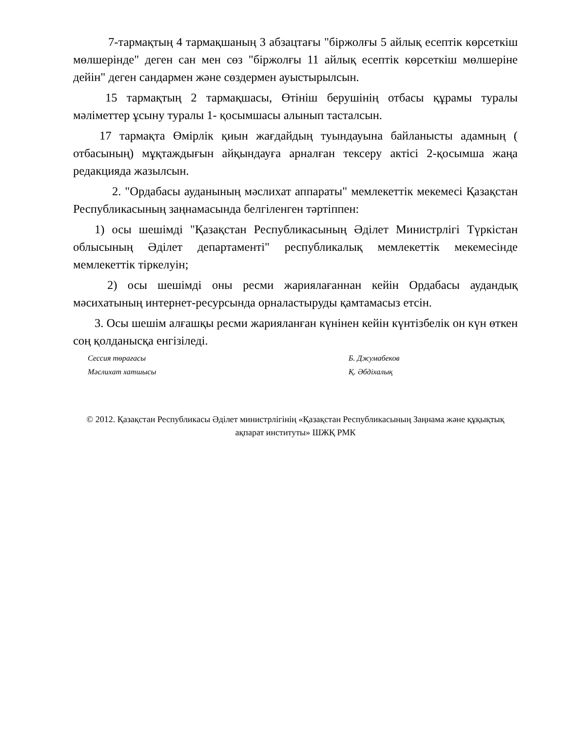7-тармақтың 4 тармақшаның 3 абзацтағы "біржолғы 5 айлық есептік көрсеткіш мөлшерінде" деген сан мен сөз "біржолғы 11 айлық есептік көрсеткіш мөлшеріне дейін" деген сандармен және сөздермен ауыстырылсын.
15 тармақтың 2 тармақшасы, Өтініш берушінің отбасы құрамы туралы мәліметтер ұсыну туралы 1- қосымшасы алынып тасталсын.
17 тармақта Өмірлік қиын жағдайдың туындауына байланысты адамның ( отбасының) мұқтаждығын айқындауға арналған тексеру актісі 2-қосымша жаңа редакцияда жазылсын.
2. "Ордабасы ауданының мәслихат аппараты" мемлекеттік мекемесі Қазақстан Республикасының заңнамасында белгіленген тәртіппен:
1) осы шешімді "Қазақстан Республикасының Әділет Министрлігі Түркістан облысының Әділет департаменті" республикалық мемлекеттік мекемесінде мемлекеттік тіркелуін;
2) осы шешімді оны ресми жариялағаннан кейін Ордабасы аудандық мәсихатының интернет-ресурсында орналастыруды қамтамасыз етсін.
3. Осы шешім алғашқы ресми жарияланған күнінен кейін күнтізбелік он күн өткен соң қолданысқа енгізіледі.
Сессия төрағасы Б. Джумабеков
Мәслихат хатшысы Қ. Әбдіхалық
© 2012. Қазақстан Республикасы Әділет министрлігінің «Қазақстан Республикасының Заңнама және құқықтық ақпарат институты» ШЖҚ РМК